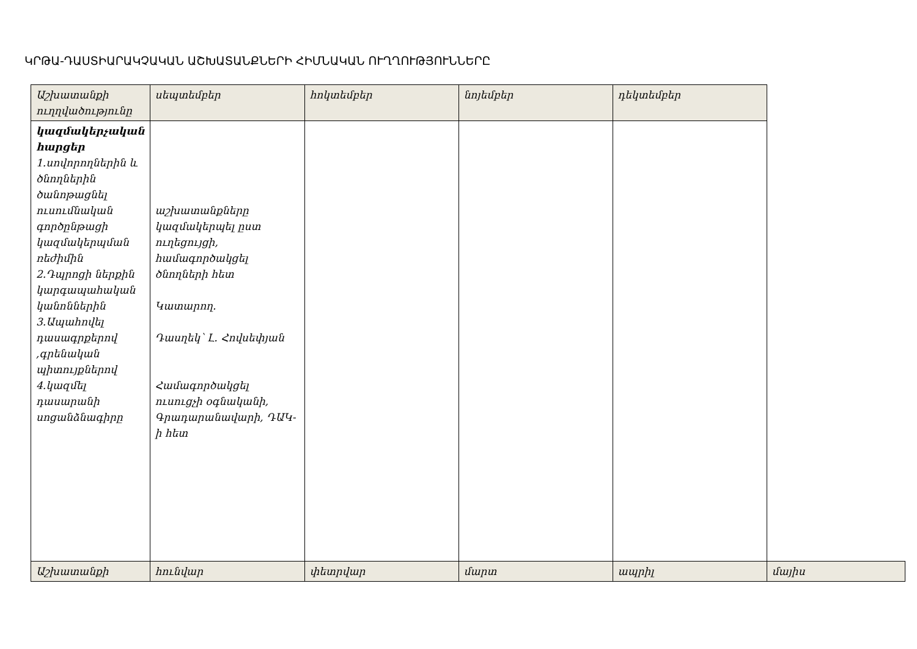ԿՐԹԱ-ԴԱՍՏԻԱՐԱԿՉԱԿԱՆ ԱՇԽԱՏԱՆՔՆԵՐԻ ՀԻՄՆԱԿԱՆ ՈՒՂՂՈՒԹՅՈՒՆՆԵՐԸ
| Աշխատանքի ուղղվածությունը | սեպտեմբեր | հոկտեմբեր | նոյեմբեր | դեկտեմբեր | |
| կազմակերչական հարցեր 1.սովորողներին և ծնողներին ծանոթացնել ուսումնական գործընթացի կազմակերպման ռեժիմին 2.Դպրոցի ներքին կարգապահական կանոններին 3.Ապահովել դասագրքերով ,գրենական պիտույքներով 4.կազմել դասարանի սոցանձնագիրը | աշխատանքները կազմակերպել ըստ ուղեցույցի, համագործակցել ծնողների հետ Կատարող. Դասղեկ՝ Լ. Հովսեփյան Համագործակցել ուսուցչի օգնականի, Գրադարանավարի, ԴԱԿ-ի հետ | | | | |
| Աշխատանքի | հունվար | փետրվար | մարտ | ապրիլ | մայիս |